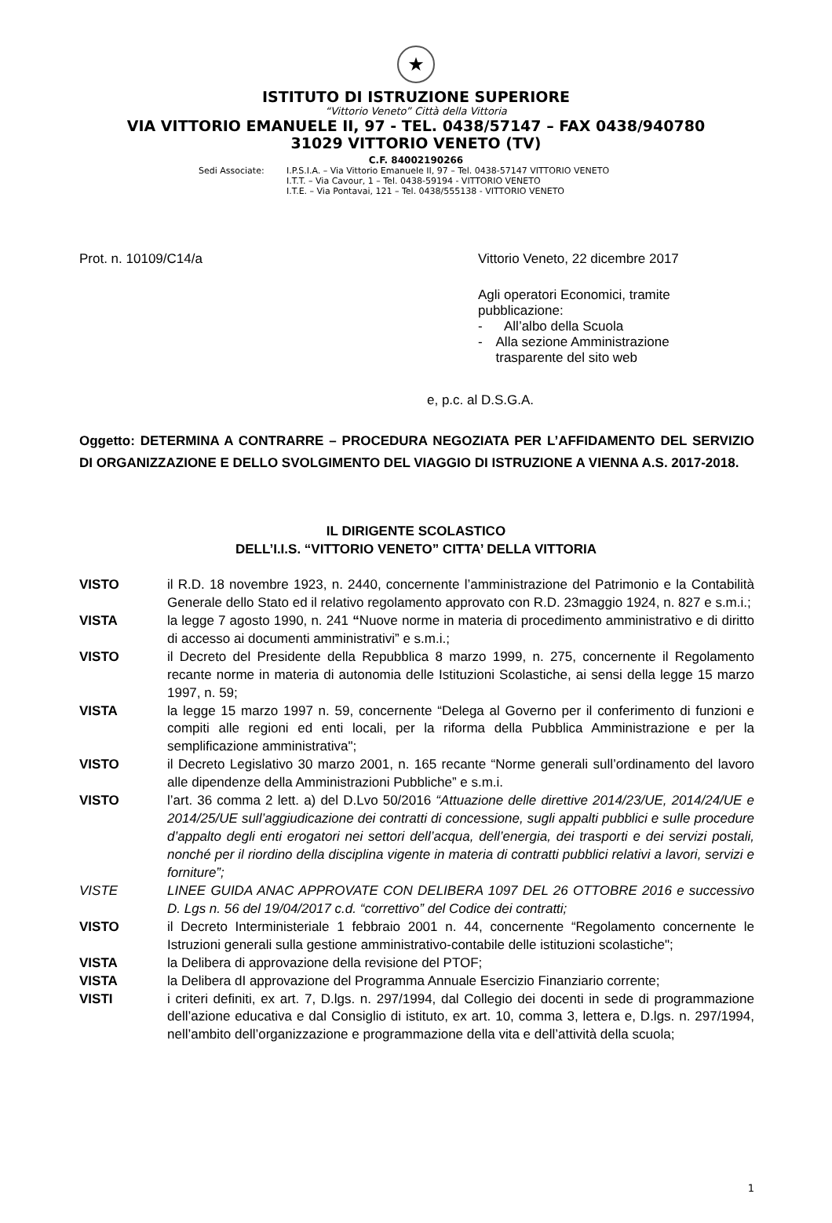★
ISTITUTO DI ISTRUZIONE SUPERIORE
“Vittorio Veneto” Città della Vittoria
VIA VITTORIO EMANUELE II, 97 - TEL. 0438/57147 – FAX 0438/940780
31029 VITTORIO VENETO (TV)
C.F. 84002190266
Sedi Associate: I.P.S.I.A. – Via Vittorio Emanuele II, 97 – Tel. 0438-57147 VITTORIO VENETO
I.T.T. – Via Cavour, 1 – Tel. 0438-59194 - VITTORIO VENETO
I.T.E. – Via Pontavai, 121 – Tel. 0438/555138 - VITTORIO VENETO
Prot. n. 10109/C14/a Vittorio Veneto, 22 dicembre 2017
Agli operatori Economici, tramite pubblicazione:
- All’albo della Scuola
- Alla sezione Amministrazione trasparente del sito web
e, p.c. al D.S.G.A.
Oggetto: DETERMINA A CONTRARRE – PROCEDURA NEGOZIATA PER L’AFFIDAMENTO DEL SERVIZIO DI ORGANIZZAZIONE E DELLO SVOLGIMENTO DEL VIAGGIO DI ISTRUZIONE A VIENNA A.S. 2017-2018.
IL DIRIGENTE SCOLASTICO
DELL’I.I.S. “VITTORIO VENETO” CITTA’ DELLA VITTORIA
VISTO il R.D. 18 novembre 1923, n. 2440, concernente l’amministrazione del Patrimonio e la Contabilità Generale dello Stato ed il relativo regolamento approvato con R.D. 23maggio 1924, n. 827 e s.m.i.;
VISTA la legge 7 agosto 1990, n. 241 “Nuove norme in materia di procedimento amministrativo e di diritto di accesso ai documenti amministrativi” e s.m.i.;
VISTO il Decreto del Presidente della Repubblica 8 marzo 1999, n. 275, concernente il Regolamento recante norme in materia di autonomia delle Istituzioni Scolastiche, ai sensi della legge 15 marzo 1997, n. 59;
VISTA la legge 15 marzo 1997 n. 59, concernente “Delega al Governo per il conferimento di funzioni e compiti alle regioni ed enti locali, per la riforma della Pubblica Amministrazione e per la semplificazione amministrativa";
VISTO il Decreto Legislativo 30 marzo 2001, n. 165 recante “Norme generali sull’ordinamento del lavoro alle dipendenze della Amministrazioni Pubbliche” e s.m.i.
VISTO l’art. 36 comma 2 lett. a) del D.Lvo 50/2016 “Attuazione delle direttive 2014/23/UE, 2014/24/UE e 2014/25/UE sull’aggiudicazione dei contratti di concessione, sugli appalti pubblici e sulle procedure d’appalto degli enti erogatori nei settori dell’acqua, dell’energia, dei trasporti e dei servizi postali, nonché per il riordino della disciplina vigente in materia di contratti pubblici relativi a lavori, servizi e forniture”;
VISTE LINEE GUIDA ANAC APPROVATE CON DELIBERA 1097 DEL 26 OTTOBRE 2016 e successivo D. Lgs n. 56 del 19/04/2017 c.d. “correttivo” del Codice dei contratti;
VISTO il Decreto Interministeriale 1 febbraio 2001 n. 44, concernente “Regolamento concernente le Istruzioni generali sulla gestione amministrativo-contabile delle istituzioni scolastiche";
VISTA la Delibera di approvazione della revisione del PTOF;
VISTA la Delibera dI approvazione del Programma Annuale Esercizio Finanziario corrente;
VISTI i criteri definiti, ex art. 7, D.lgs. n. 297/1994, dal Collegio dei docenti in sede di programmazione dell’azione educativa e dal Consiglio di istituto, ex art. 10, comma 3, lettera e, D.lgs. n. 297/1994, nell’ambito dell’organizzazione e programmazione della vita e dell’attività della scuola;
1